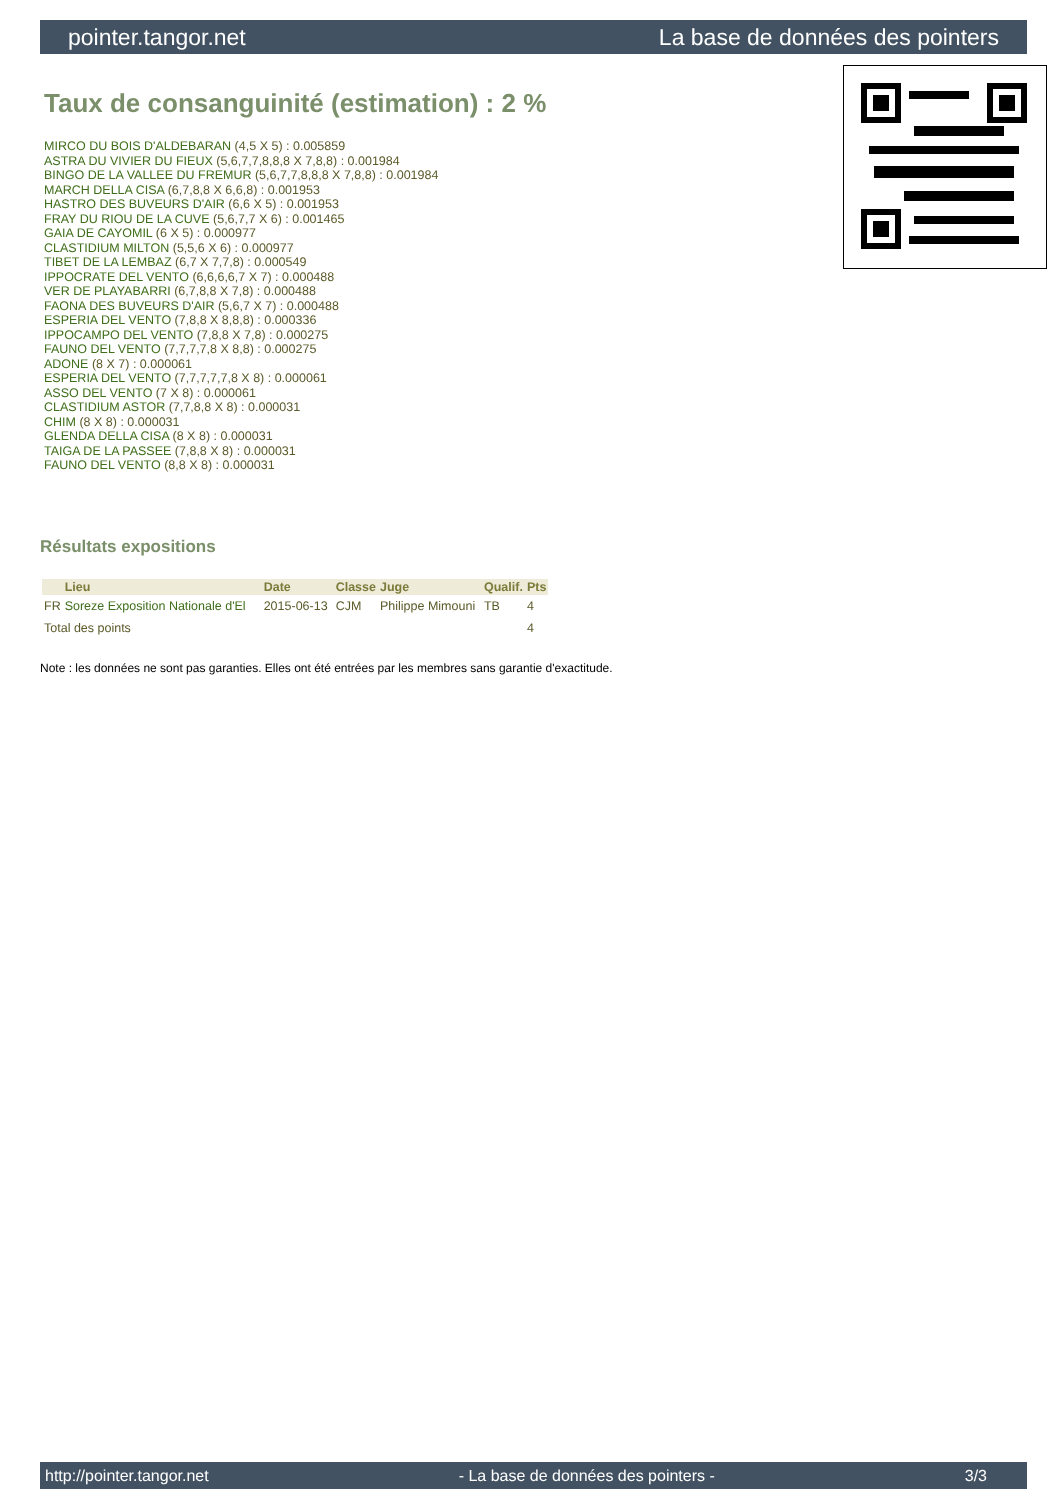pointer.tangor.net La base de données des pointers
Taux de consanguinité (estimation) : 2 %
MIRCO DU BOIS D'ALDEBARAN (4,5 X 5) : 0.005859
ASTRA DU VIVIER DU FIEUX (5,6,7,7,8,8,8 X 7,8,8) : 0.001984
BINGO DE LA VALLEE DU FREMUR (5,6,7,7,8,8,8 X 7,8,8) : 0.001984
MARCH DELLA CISA (6,7,8,8 X 6,6,8) : 0.001953
HASTRO DES BUVEURS D'AIR (6,6 X 5) : 0.001953
FRAY DU RIOU DE LA CUVE (5,6,7,7 X 6) : 0.001465
GAIA DE CAYOMIL (6 X 5) : 0.000977
CLASTIDIUM MILTON (5,5,6 X 6) : 0.000977
TIBET DE LA LEMBAZ (6,7 X 7,7,8) : 0.000549
IPPOCRATE DEL VENTO (6,6,6,6,7 X 7) : 0.000488
VER DE PLAYABARRI (6,7,8,8 X 7,8) : 0.000488
FAONA DES BUVEURS D'AIR (5,6,7 X 7) : 0.000488
ESPERIA DEL VENTO (7,8,8 X 8,8,8) : 0.000336
IPPOCAMPO DEL VENTO (7,8,8 X 7,8) : 0.000275
FAUNO DEL VENTO (7,7,7,7,8 X 8,8) : 0.000275
ADONE (8 X 7) : 0.000061
ESPERIA DEL VENTO (7,7,7,7,7,8 X 8) : 0.000061
ASSO DEL VENTO (7 X 8) : 0.000061
CLASTIDIUM ASTOR (7,7,8,8 X 8) : 0.000031
CHIM (8 X 8) : 0.000031
GLENDA DELLA CISA (8 X 8) : 0.000031
TAIGA DE LA PASSEE (7,8,8 X 8) : 0.000031
FAUNO DEL VENTO (8,8 X 8) : 0.000031
Résultats expositions
| | Lieu | Date | Classe | Juge | Qualif. | Pts |
| --- | --- | --- | --- | --- | --- | --- |
| FR | Soreze Exposition Nationale d'El | 2015-06-13 | CJM | Philippe Mimouni | TB | 4 |
| Total des points | | | | | | 4 |
Note : les données ne sont pas garanties. Elles ont été entrées par les membres sans garantie d'exactitude.
http://pointer.tangor.net - La base de données des pointers - 3/3